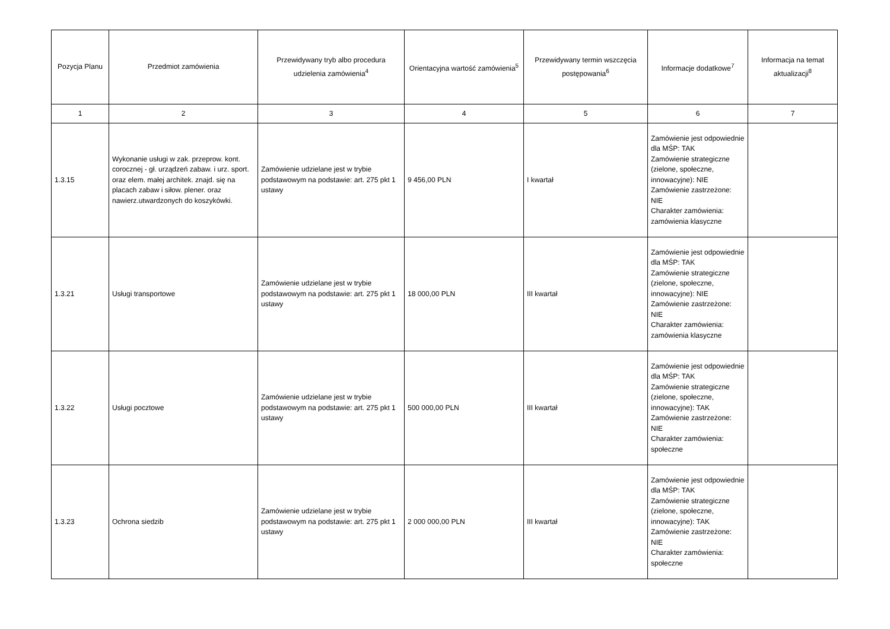| Pozycja Planu | Przedmiot zamówienia | Przewidywany tryb albo procedura udzielenia zamówienia<sup>4</sup> | Orientacyjna wartość zamówienia<sup>5</sup> | Przewidywany termin wszczęcia postępowania<sup>6</sup> | Informacje dodatkowe<sup>7</sup> | Informacja na temat aktualizacji<sup>8</sup> |
| --- | --- | --- | --- | --- | --- | --- |
| 1 | 2 | 3 | 4 | 5 | 6 | 7 |
| 1.3.15 | Wykonanie usługi w zak. przeprow. kont. corocznej - gł. urządzeń zabaw. i urz. sport. oraz elem. małej architek. znajd. się na placach zabaw i siłow. plener. oraz nawierz.utwardzonych do koszykówki. | Zamówienie udzielane jest w trybie podstawowym na podstawie: art. 275 pkt 1 ustawy | 9 456,00 PLN | I kwartał | Zamówienie jest odpowiednie dla MŚP: TAK Zamówienie strategiczne (zielone, społeczne, innowacyjne): NIE Zamówienie zastrzeżone: NIE Charakter zamówienia: zamówienia klasyczne | |
| 1.3.21 | Usługi transportowe | Zamówienie udzielane jest w trybie podstawowym na podstawie: art. 275 pkt 1 ustawy | 18 000,00 PLN | III kwartał | Zamówienie jest odpowiednie dla MŚP: TAK Zamówienie strategiczne (zielone, społeczne, innowacyjne): NIE Zamówienie zastrzeżone: NIE Charakter zamówienia: zamówienia klasyczne | |
| 1.3.22 | Usługi pocztowe | Zamówienie udzielane jest w trybie podstawowym na podstawie: art. 275 pkt 1 ustawy | 500 000,00 PLN | III kwartał | Zamówienie jest odpowiednie dla MŚP: TAK Zamówienie strategiczne (zielone, społeczne, innowacyjne): TAK Zamówienie zastrzeżone: NIE Charakter zamówienia: społeczne | |
| 1.3.23 | Ochrona siedzib | Zamówienie udzielane jest w trybie podstawowym na podstawie: art. 275 pkt 1 ustawy | 2 000 000,00 PLN | III kwartał | Zamówienie jest odpowiednie dla MŚP: TAK Zamówienie strategiczne (zielone, społeczne, innowacyjne): TAK Zamówienie zastrzeżone: NIE Charakter zamówienia: społeczne | |